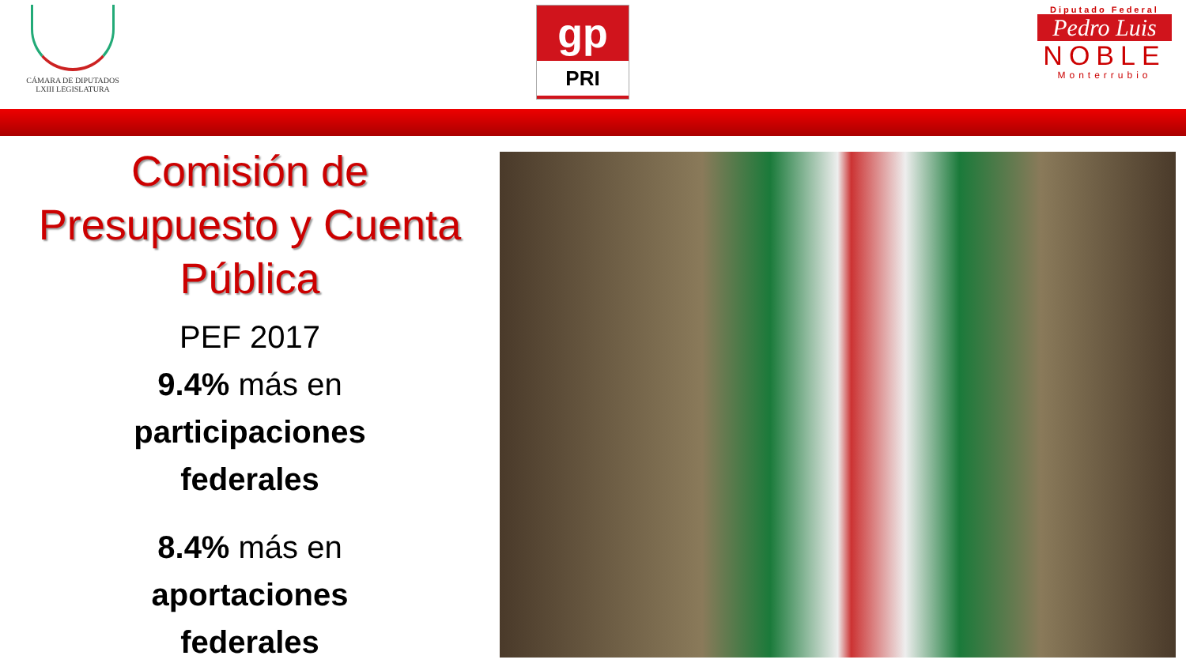CÁMARA DE DIPUTADOS
LXIII LEGISLATURA
gp
PRI
Diputado Federal
Pedro Luis
NOBLE
Monterrubio
Comisión de
Presupuesto y Cuenta
Pública
PEF 2017
9.4% más en
participaciones
federales
8.4% más en
aportaciones
federales